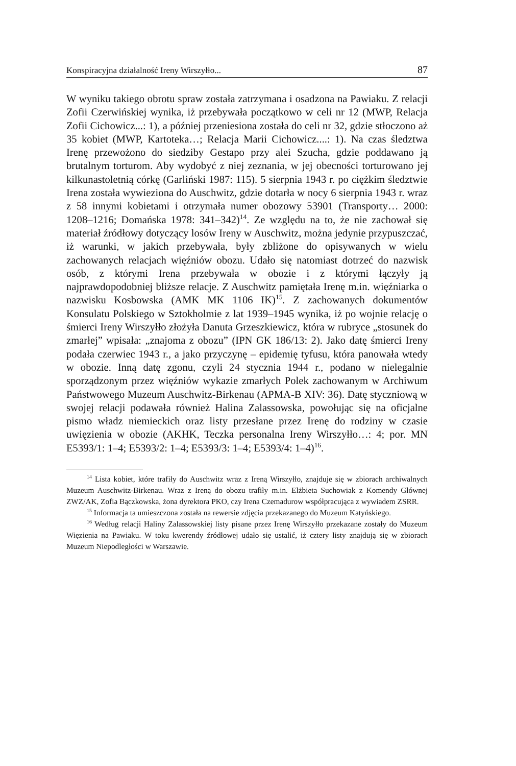Konspiracyjna działalność Ireny Wirszyłło... 87
W wyniku takiego obrotu spraw została zatrzymana i osadzona na Pawiaku. Z relacji Zofii Czerwińskiej wynika, iż przebywała początkowo w celi nr 12 (MWP, Relacja Zofii Cichowicz...: 1), a później przeniesiona została do celi nr 32, gdzie stłoczono aż 35 kobiet (MWP, Kartoteka…; Relacja Marii Cichowicz....: 1). Na czas śledztwa Irenę przewożono do siedziby Gestapo przy alei Szucha, gdzie poddawano ją brutalnym torturom. Aby wydobyć z niej zeznania, w jej obecności torturowano jej kilkunastoletnią córkę (Garliński 1987: 115). 5 sierpnia 1943 r. po ciężkim śledztwie Irena została wywieziona do Auschwitz, gdzie dotarła w nocy 6 sierpnia 1943 r. wraz z 58 innymi kobietami i otrzymała numer obozowy 53901 (Transporty… 2000: 1208–1216; Domańska 1978: 341–342)<sup>14</sup>. Ze względu na to, że nie zachował się materiał źródłowy dotyczący losów Ireny w Auschwitz, można jedynie przypuszczać, iż warunki, w jakich przebywała, były zbliżone do opisywanych w wielu zachowanych relacjach więźniów obozu. Udało się natomiast dotrzeć do nazwisk osób, z którymi Irena przebywała w obozie i z którymi łączyły ją najprawdopodobniej bliższe relacje. Z Auschwitz pamiętała Irenę m.in. więźniarka o nazwisku Kosbowska (AMK MK 1106 IK)<sup>15</sup>. Z zachowanych dokumentów Konsulatu Polskiego w Sztokholmie z lat 1939–1945 wynika, iż po wojnie relację o śmierci Ireny Wirszyłło złożyła Danuta Grzeszkiewicz, która w rubryce „stosunek do zmarłej” wpisała: „znajoma z obozu” (IPN GK 186/13: 2). Jako datę śmierci Ireny podała czerwiec 1943 r., a jako przyczynę – epidemię tyfusu, która panowała wtedy w obozie. Inną datę zgonu, czyli 24 stycznia 1944 r., podano w nielegalnie sporządzonym przez więźniów wykazie zmarłych Polek zachowanym w Archiwum Państwowego Muzeum Auschwitz-Birkenau (APMA-B XIV: 36). Datę styczniową w swojej relacji podawała również Halina Zalassowska, powołując się na oficjalne pismo władz niemieckich oraz listy przesłane przez Irenę do rodziny w czasie uwięzienia w obozie (AKHK, Teczka personalna Ireny Wirszyłło…: 4; por. MN E5393/1: 1–4; E5393/2: 1–4; E5393/3: 1–4; E5393/4: 1–4)<sup>16</sup>.
<sup>14</sup> Lista kobiet, które trafiły do Auschwitz wraz z Ireną Wirszyłło, znajduje się w zbiorach archiwalnych Muzeum Auschwitz-Birkenau. Wraz z Ireną do obozu trafiły m.in. Elżbieta Suchowiak z Komendy Głównej ZWZ/AK, Zofia Bączkowska, żona dyrektora PKO, czy Irena Czemadurow współpracująca z wywiadem ZSRR.
<sup>15</sup> Informacja ta umieszczona została na rewersie zdjęcia przekazanego do Muzeum Katyńskiego.
<sup>16</sup> Według relacji Haliny Zalassowskiej listy pisane przez Irenę Wirszyłło przekazane zostały do Muzeum Więzienia na Pawiaku. W toku kwerendy źródłowej udało się ustalić, iż cztery listy znajdują się w zbiorach Muzeum Niepodległości w Warszawie.